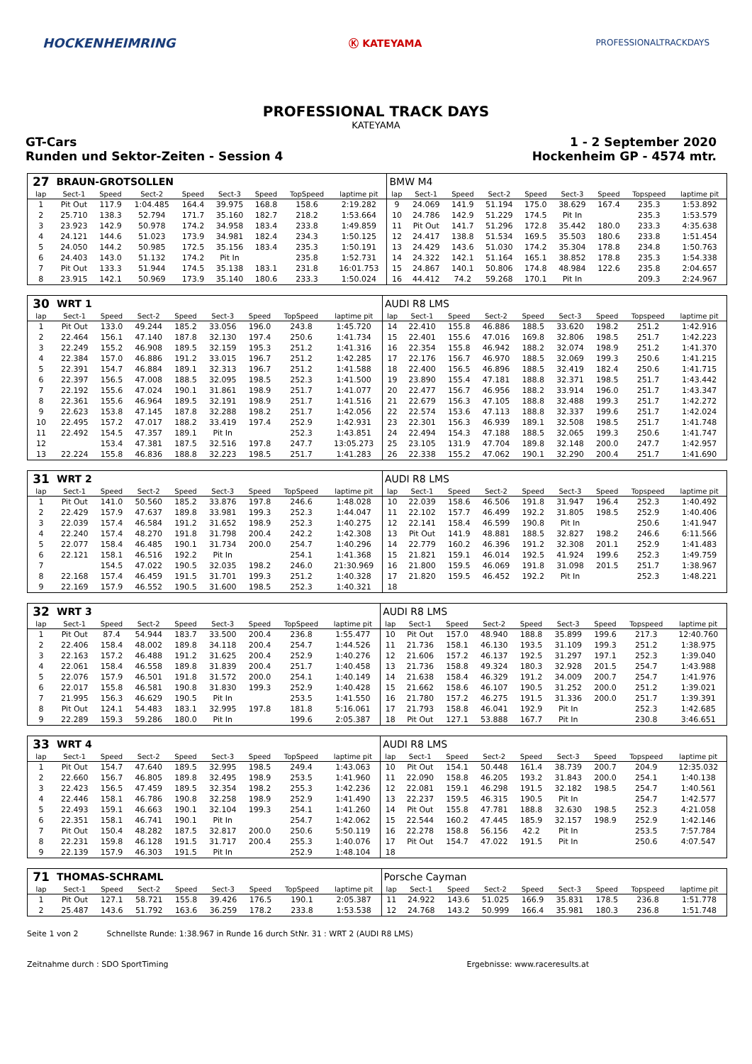HOCKENHEIMRING
Ⓚ KATEYAMA
PROFESSIONALTRACKDAYS
PROFESSIONAL TRACK DAYS
KATEYAMA
GT-Cars
Runden und Sektor-Zeiten - Session 4
1 - 2 September 2020
Hockenheim GP - 4574 mtr.
| 27 | BRAUN-GROTSOLLEN | | | | | | | | BMW M4 | | | | | | | | |
| lap | Sect-1 | Speed | Sect-2 | Speed | Sect-3 | Speed | TopSpeed | laptime pit | lap | Sect-1 | Speed | Sect-2 | Speed | Sect-3 | Speed | Topspeed | laptime pit |
| 1 | Pit Out | 117.9 | 1:04.485 | 164.4 | 39.975 | 168.8 | 158.6 | 2:19.282 | 9 | 24.069 | 141.9 | 51.194 | 175.0 | 38.629 | 167.4 | 235.3 | 1:53.892 |
| 2 | 25.710 | 138.3 | 52.794 | 171.7 | 35.160 | 182.7 | 218.2 | 1:53.664 | 10 | 24.786 | 142.9 | 51.229 | 174.5 | Pit In | | 235.3 | 1:53.579 |
| 3 | 23.923 | 142.9 | 50.978 | 174.2 | 34.958 | 183.4 | 233.8 | 1:49.859 | 11 | Pit Out | 141.7 | 51.296 | 172.8 | 35.442 | 180.0 | 233.3 | 4:35.638 |
| 4 | 24.121 | 144.6 | 51.023 | 173.9 | 34.981 | 182.4 | 234.3 | 1:50.125 | 12 | 24.417 | 138.8 | 51.534 | 169.5 | 35.503 | 180.6 | 233.8 | 1:51.454 |
| 5 | 24.050 | 144.2 | 50.985 | 172.5 | 35.156 | 183.4 | 235.3 | 1:50.191 | 13 | 24.429 | 143.6 | 51.030 | 174.2 | 35.304 | 178.8 | 234.8 | 1:50.763 |
| 6 | 24.403 | 143.0 | 51.132 | 174.2 | Pit In | | 235.8 | 1:52.731 | 14 | 24.322 | 142.1 | 51.164 | 165.1 | 38.852 | 178.8 | 235.3 | 1:54.338 |
| 7 | Pit Out | 133.3 | 51.944 | 174.5 | 35.138 | 183.1 | 231.8 | 16:01.753 | 15 | 24.867 | 140.1 | 50.806 | 174.8 | 48.984 | 122.6 | 235.8 | 2:04.657 |
| 8 | 23.915 | 142.1 | 50.969 | 173.9 | 35.140 | 180.6 | 233.3 | 1:50.024 | 16 | 44.412 | 74.2 | 59.268 | 170.1 | Pit In | | 209.3 | 2:24.967 |
| 30 | WRT 1 | | | | | | | | AUDI R8 LMS | | | | | | | | |
| lap | Sect-1 | Speed | Sect-2 | Speed | Sect-3 | Speed | TopSpeed | laptime pit | lap | Sect-1 | Speed | Sect-2 | Speed | Sect-3 | Speed | Topspeed | laptime pit |
| 1 | Pit Out | 133.0 | 49.244 | 185.2 | 33.056 | 196.0 | 243.8 | 1:45.720 | 14 | 22.410 | 155.8 | 46.886 | 188.5 | 33.620 | 198.2 | 251.2 | 1:42.916 |
| 2 | 22.464 | 156.1 | 47.140 | 187.8 | 32.130 | 197.4 | 250.6 | 1:41.734 | 15 | 22.401 | 155.6 | 47.016 | 169.8 | 32.806 | 198.5 | 251.7 | 1:42.223 |
| 3 | 22.249 | 155.2 | 46.908 | 189.5 | 32.159 | 195.3 | 251.2 | 1:41.316 | 16 | 22.354 | 155.8 | 46.942 | 188.2 | 32.074 | 198.9 | 251.2 | 1:41.370 |
| 4 | 22.384 | 157.0 | 46.886 | 191.2 | 33.015 | 196.7 | 251.2 | 1:42.285 | 17 | 22.176 | 156.7 | 46.970 | 188.5 | 32.069 | 199.3 | 250.6 | 1:41.215 |
| 5 | 22.391 | 154.7 | 46.884 | 189.1 | 32.313 | 196.7 | 251.2 | 1:41.588 | 18 | 22.400 | 156.5 | 46.896 | 188.5 | 32.419 | 182.4 | 250.6 | 1:41.715 |
| 6 | 22.397 | 156.5 | 47.008 | 188.5 | 32.095 | 198.5 | 252.3 | 1:41.500 | 19 | 23.890 | 155.4 | 47.181 | 188.8 | 32.371 | 198.5 | 251.7 | 1:43.442 |
| 7 | 22.192 | 155.6 | 47.024 | 190.1 | 31.861 | 198.9 | 251.7 | 1:41.077 | 20 | 22.477 | 156.7 | 46.956 | 188.2 | 33.914 | 196.0 | 251.7 | 1:43.347 |
| 8 | 22.361 | 155.6 | 46.964 | 189.5 | 32.191 | 198.9 | 251.7 | 1:41.516 | 21 | 22.679 | 156.3 | 47.105 | 188.8 | 32.488 | 199.3 | 251.7 | 1:42.272 |
| 9 | 22.623 | 153.8 | 47.145 | 187.8 | 32.288 | 198.2 | 251.7 | 1:42.056 | 22 | 22.574 | 153.6 | 47.113 | 188.8 | 32.337 | 199.6 | 251.7 | 1:42.024 |
| 10 | 22.495 | 157.2 | 47.017 | 188.2 | 33.419 | 197.4 | 252.9 | 1:42.931 | 23 | 22.301 | 156.3 | 46.939 | 189.1 | 32.508 | 198.5 | 251.7 | 1:41.748 |
| 11 | 22.492 | 154.5 | 47.357 | 189.1 | Pit In | | 252.3 | 1:43.851 | 24 | 22.494 | 154.3 | 47.188 | 188.5 | 32.065 | 199.3 | 250.6 | 1:41.747 |
| 12 | | 153.4 | 47.381 | 187.5 | 32.516 | 197.8 | 247.7 | 13:05.273 | 25 | 23.105 | 131.9 | 47.704 | 189.8 | 32.148 | 200.0 | 247.7 | 1:42.957 |
| 13 | 22.224 | 155.8 | 46.836 | 188.8 | 32.223 | 198.5 | 251.7 | 1:41.283 | 26 | 22.338 | 155.2 | 47.062 | 190.1 | 32.290 | 200.4 | 251.7 | 1:41.690 |
| 31 | WRT 2 | | | | | | | | AUDI R8 LMS | | | | | | | | |
| lap | Sect-1 | Speed | Sect-2 | Speed | Sect-3 | Speed | TopSpeed | laptime pit | lap | Sect-1 | Speed | Sect-2 | Speed | Sect-3 | Speed | Topspeed | laptime pit |
| 1 | Pit Out | 141.0 | 50.560 | 185.2 | 33.876 | 197.8 | 246.6 | 1:48.028 | 10 | 22.039 | 158.6 | 46.506 | 191.8 | 31.947 | 196.4 | 252.3 | 1:40.492 |
| 2 | 22.429 | 157.9 | 47.637 | 189.8 | 33.981 | 199.3 | 252.3 | 1:44.047 | 11 | 22.102 | 157.7 | 46.499 | 192.2 | 31.805 | 198.5 | 252.9 | 1:40.406 |
| 3 | 22.039 | 157.4 | 46.584 | 191.2 | 31.652 | 198.9 | 252.3 | 1:40.275 | 12 | 22.141 | 158.4 | 46.599 | 190.8 | Pit In | | 250.6 | 1:41.947 |
| 4 | 22.240 | 157.4 | 48.270 | 191.8 | 31.798 | 200.4 | 242.2 | 1:42.308 | 13 | Pit Out | 141.9 | 48.881 | 188.5 | 32.827 | 198.2 | 246.6 | 6:11.566 |
| 5 | 22.077 | 158.4 | 46.485 | 190.1 | 31.734 | 200.0 | 254.7 | 1:40.296 | 14 | 22.779 | 160.2 | 46.396 | 191.2 | 32.308 | 201.1 | 252.9 | 1:41.483 |
| 6 | 22.121 | 158.1 | 46.516 | 192.2 | Pit In | | 254.1 | 1:41.368 | 15 | 21.821 | 159.1 | 46.014 | 192.5 | 41.924 | 199.6 | 252.3 | 1:49.759 |
| 7 | | 154.5 | 47.022 | 190.5 | 32.035 | 198.2 | 246.0 | 21:30.969 | 16 | 21.800 | 159.5 | 46.069 | 191.8 | 31.098 | 201.5 | 251.7 | 1:38.967 |
| 8 | 22.168 | 157.4 | 46.459 | 191.5 | 31.701 | 199.3 | 251.2 | 1:40.328 | 17 | 21.820 | 159.5 | 46.452 | 192.2 | Pit In | | 252.3 | 1:48.221 |
| 9 | 22.169 | 157.9 | 46.552 | 190.5 | 31.600 | 198.5 | 252.3 | 1:40.321 | 18 | | | | | | | | |
| 32 | WRT 3 | | | | | | | | AUDI R8 LMS | | | | | | | | |
| lap | Sect-1 | Speed | Sect-2 | Speed | Sect-3 | Speed | TopSpeed | laptime pit | lap | Sect-1 | Speed | Sect-2 | Speed | Sect-3 | Speed | Topspeed | laptime pit |
| 1 | Pit Out | 87.4 | 54.944 | 183.7 | 33.500 | 200.4 | 236.8 | 1:55.477 | 10 | Pit Out | 157.0 | 48.940 | 188.8 | 35.899 | 199.6 | 217.3 | 12:40.760 |
| 2 | 22.406 | 158.4 | 48.002 | 189.8 | 34.118 | 200.4 | 254.7 | 1:44.526 | 11 | 21.736 | 158.1 | 46.130 | 193.5 | 31.109 | 199.3 | 251.2 | 1:38.975 |
| 3 | 22.163 | 157.2 | 46.488 | 191.2 | 31.625 | 200.4 | 252.9 | 1:40.276 | 12 | 21.606 | 157.2 | 46.137 | 192.5 | 31.297 | 197.1 | 252.3 | 1:39.040 |
| 4 | 22.061 | 158.4 | 46.558 | 189.8 | 31.839 | 200.4 | 251.7 | 1:40.458 | 13 | 21.736 | 158.8 | 49.324 | 180.3 | 32.928 | 201.5 | 254.7 | 1:43.988 |
| 5 | 22.076 | 157.9 | 46.501 | 191.8 | 31.572 | 200.0 | 254.1 | 1:40.149 | 14 | 21.638 | 158.4 | 46.329 | 191.2 | 34.009 | 200.7 | 254.7 | 1:41.976 |
| 6 | 22.017 | 155.8 | 46.581 | 190.8 | 31.830 | 199.3 | 252.9 | 1:40.428 | 15 | 21.662 | 158.6 | 46.107 | 190.5 | 31.252 | 200.0 | 251.2 | 1:39.021 |
| 7 | 21.995 | 156.3 | 46.629 | 190.5 | Pit In | | 253.5 | 1:41.550 | 16 | 21.780 | 157.2 | 46.275 | 191.5 | 31.336 | 200.0 | 251.7 | 1:39.391 |
| 8 | Pit Out | 124.1 | 54.483 | 183.1 | 32.995 | 197.8 | 181.8 | 5:16.061 | 17 | 21.793 | 158.8 | 46.041 | 192.9 | Pit In | | 252.3 | 1:42.685 |
| 9 | 22.289 | 159.3 | 59.286 | 180.0 | Pit In | | 199.6 | 2:05.387 | 18 | Pit Out | 127.1 | 53.888 | 167.7 | Pit In | | 230.8 | 3:46.651 |
| 33 | WRT 4 | | | | | | | | AUDI R8 LMS | | | | | | | | |
| lap | Sect-1 | Speed | Sect-2 | Speed | Sect-3 | Speed | TopSpeed | laptime pit | lap | Sect-1 | Speed | Sect-2 | Speed | Sect-3 | Speed | Topspeed | laptime pit |
| 1 | Pit Out | 154.7 | 47.640 | 189.5 | 32.995 | 198.5 | 249.4 | 1:43.063 | 10 | Pit Out | 154.1 | 50.448 | 161.4 | 38.739 | 200.7 | 204.9 | 12:35.032 |
| 2 | 22.660 | 156.7 | 46.805 | 189.8 | 32.495 | 198.9 | 253.5 | 1:41.960 | 11 | 22.090 | 158.8 | 46.205 | 193.2 | 31.843 | 200.0 | 254.1 | 1:40.138 |
| 3 | 22.423 | 156.5 | 47.459 | 189.5 | 32.354 | 198.2 | 255.3 | 1:42.236 | 12 | 22.081 | 159.1 | 46.298 | 191.5 | 32.182 | 198.5 | 254.7 | 1:40.561 |
| 4 | 22.446 | 158.1 | 46.786 | 190.8 | 32.258 | 198.9 | 252.9 | 1:41.490 | 13 | 22.237 | 159.5 | 46.315 | 190.5 | Pit In | | 254.7 | 1:42.577 |
| 5 | 22.493 | 159.1 | 46.663 | 190.1 | 32.104 | 199.3 | 254.1 | 1:41.260 | 14 | Pit Out | 155.8 | 47.781 | 188.8 | 32.630 | 198.5 | 252.3 | 4:21.058 |
| 6 | 22.351 | 158.1 | 46.741 | 190.1 | Pit In | | 254.7 | 1:42.062 | 15 | 22.544 | 160.2 | 47.445 | 185.9 | 32.157 | 198.9 | 252.9 | 1:42.146 |
| 7 | Pit Out | 150.4 | 48.282 | 187.5 | 32.817 | 200.0 | 250.6 | 5:50.119 | 16 | 22.278 | 158.8 | 56.156 | 42.2 | Pit In | | 253.5 | 7:57.784 |
| 8 | 22.231 | 159.8 | 46.128 | 191.5 | 31.717 | 200.4 | 255.3 | 1:40.076 | 17 | Pit Out | 154.7 | 47.022 | 191.5 | Pit In | | 250.6 | 4:07.547 |
| 9 | 22.139 | 157.9 | 46.303 | 191.5 | Pit In | | 252.9 | 1:48.104 | 18 | | | | | | | | |
| 71 | THOMAS-SCHRAML | | | | | | | | Porsche Cayman | | | | | | | | |
| lap | Sect-1 | Speed | Sect-2 | Speed | Sect-3 | Speed | TopSpeed | laptime pit | lap | Sect-1 | Speed | Sect-2 | Speed | Sect-3 | Speed | Topspeed | laptime pit |
| 1 | Pit Out | 127.1 | 58.721 | 155.8 | 39.426 | 176.5 | 190.1 | 2:05.387 | 11 | 24.922 | 143.6 | 51.025 | 166.9 | 35.831 | 178.5 | 236.8 | 1:51.778 |
| 2 | 25.487 | 143.6 | 51.792 | 163.6 | 36.259 | 178.2 | 233.8 | 1:53.538 | 12 | 24.768 | 143.2 | 50.999 | 166.4 | 35.981 | 180.3 | 236.8 | 1:51.748 |
Seite 1 von 2 Schnellste Runde: 1:38.967 in Runde 16 durch StNr. 31 : WRT 2 (AUDI R8 LMS)
Zeitnahme durch : SDO SportTiming Ergebnisse: www.raceresults.at